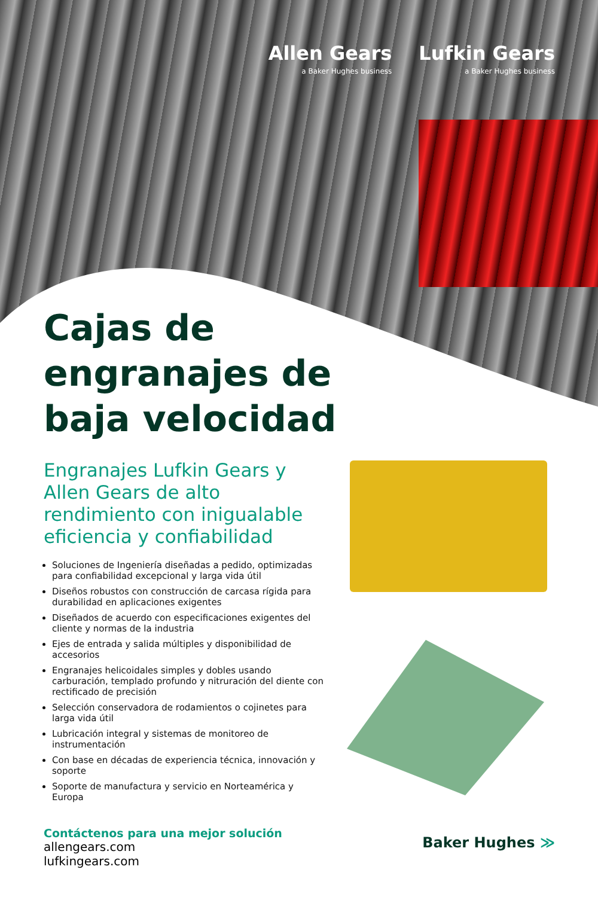Allen Gears
a Baker Hughes business
Lufkin Gears
a Baker Hughes business
Cajas de
engranajes de
baja velocidad
Engranajes Lufkin Gears y Allen Gears de alto rendimiento con inigualable eficiencia y confiabilidad
Soluciones de Ingeniería diseñadas a pedido, optimizadas para confiabilidad excepcional y larga vida útil
Diseños robustos con construcción de carcasa rígida para durabilidad en aplicaciones exigentes
Diseñados de acuerdo con especificaciones exigentes del cliente y normas de la industria
Ejes de entrada y salida múltiples y disponibilidad de accesorios
Engranajes helicoidales simples y dobles usando carburación, templado profundo y nitruración del diente con rectificado de precisión
Selección conservadora de rodamientos o cojinetes para larga vida útil
Lubricación integral y sistemas de monitoreo de instrumentación
Con base en décadas de experiencia técnica, innovación y soporte
Soporte de manufactura y servicio en Norteamérica y Europa
Contáctenos para una mejor solución
allengears.com
lufkingears.com
Baker Hughes ≫